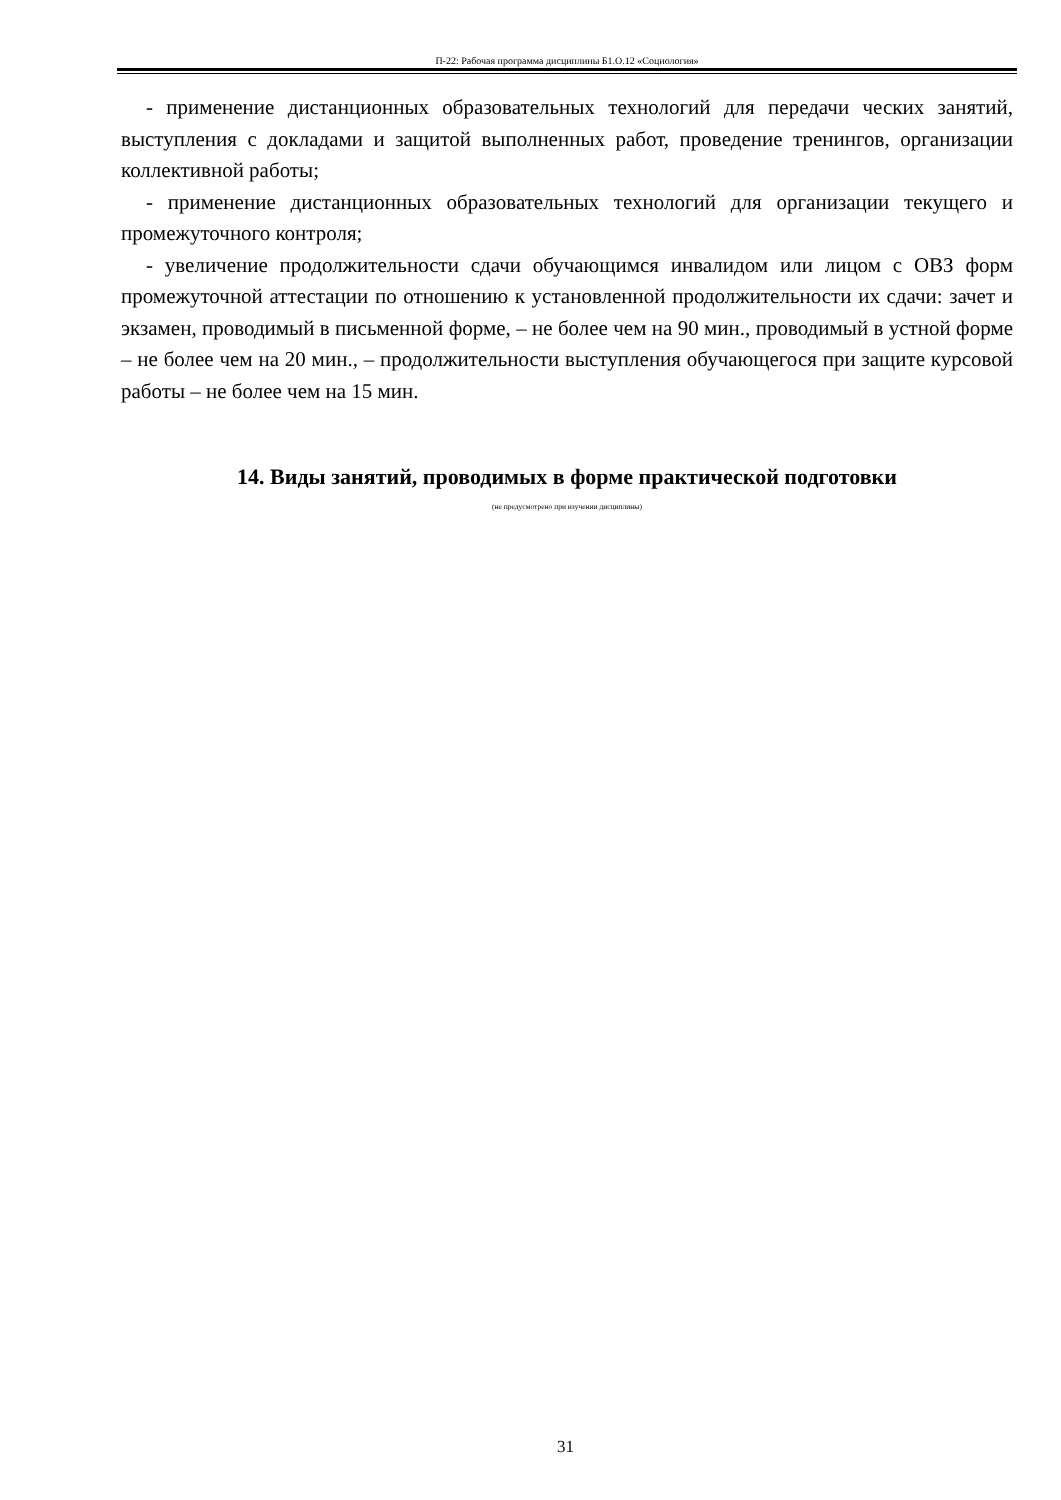П-22: Рабочая программа дисциплины Б1.О.12 «Социология»
- применение дистанционных образовательных технологий для передачи ческих занятий, выступления с докладами и защитой выполненных работ, проведение тренингов, организации коллективной работы;
- применение дистанционных образовательных технологий для организации текущего и промежуточного контроля;
- увеличение продолжительности сдачи обучающимся инвалидом или лицом с ОВЗ форм промежуточной аттестации по отношению к установленной продолжительности их сдачи: зачет и экзамен, проводимый в письменной форме, – не более чем на 90 мин., проводимый в устной форме – не более чем на 20 мин., – продолжительности выступления обучающегося при защите курсовой работы – не более чем на 15 мин.
14. Виды занятий, проводимых в форме практической подготовки
(не предусмотрено при изучении дисциплины)
31